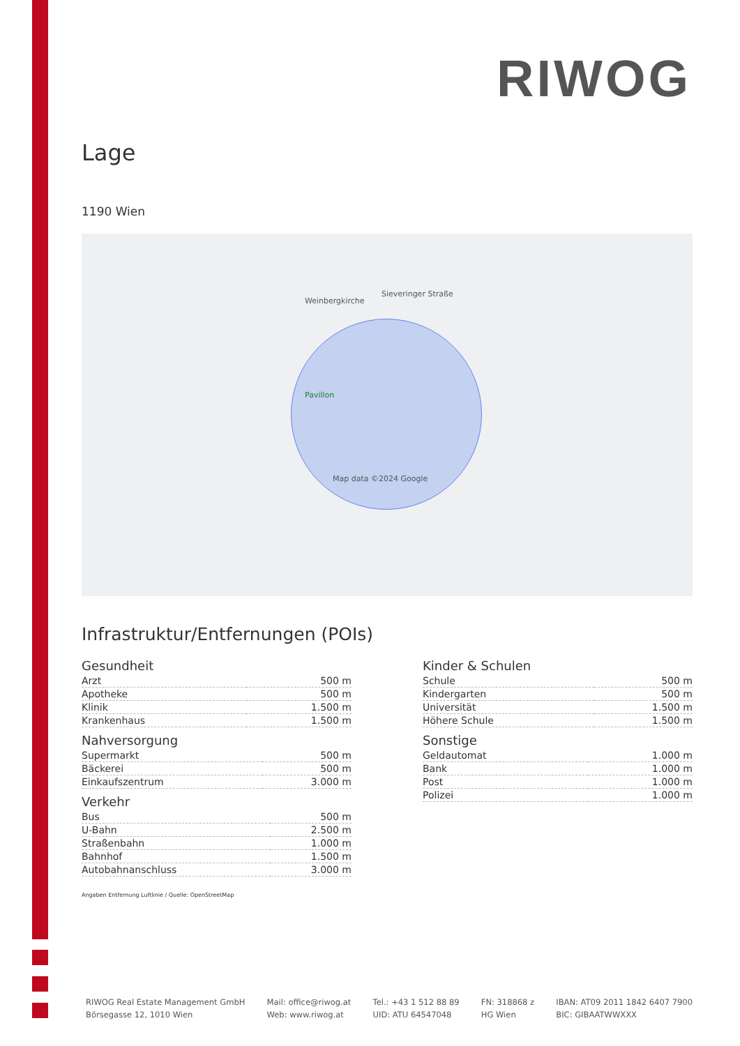RIWOG
Lage
1190 Wien
Pavillon
Weinbergkirche
Sieveringer Straße
Map data ©2024 Google
Infrastruktur/Entfernungen (POIs)
Gesundheit
| Arzt | 500 m |
| Apotheke | 500 m |
| Klinik | 1.500 m |
| Krankenhaus | 1.500 m |
Nahversorgung
| Supermarkt | 500 m |
| Bäckerei | 500 m |
| Einkaufszentrum | 3.000 m |
Verkehr
| Bus | 500 m |
| U-Bahn | 2.500 m |
| Straßenbahn | 1.000 m |
| Bahnhof | 1.500 m |
| Autobahnanschluss | 3.000 m |
Kinder & Schulen
| Schule | 500 m |
| Kindergarten | 500 m |
| Universität | 1.500 m |
| Höhere Schule | 1.500 m |
Sonstige
| Geldautomat | 1.000 m |
| Bank | 1.000 m |
| Post | 1.000 m |
| Polizei | 1.000 m |
Angaben Entfernung Luftlinie / Quelle: OpenStreetMap
RIWOG Real Estate Management GmbH
Börsegasse 12, 1010 Wien
Mail: office@riwog.at
Web: www.riwog.at
Tel.: +43 1 512 88 89
UID: ATU 64547048
FN: 318868 z
HG Wien
IBAN: AT09 2011 1842 6407 7900
BIC: GIBAATWWXXX